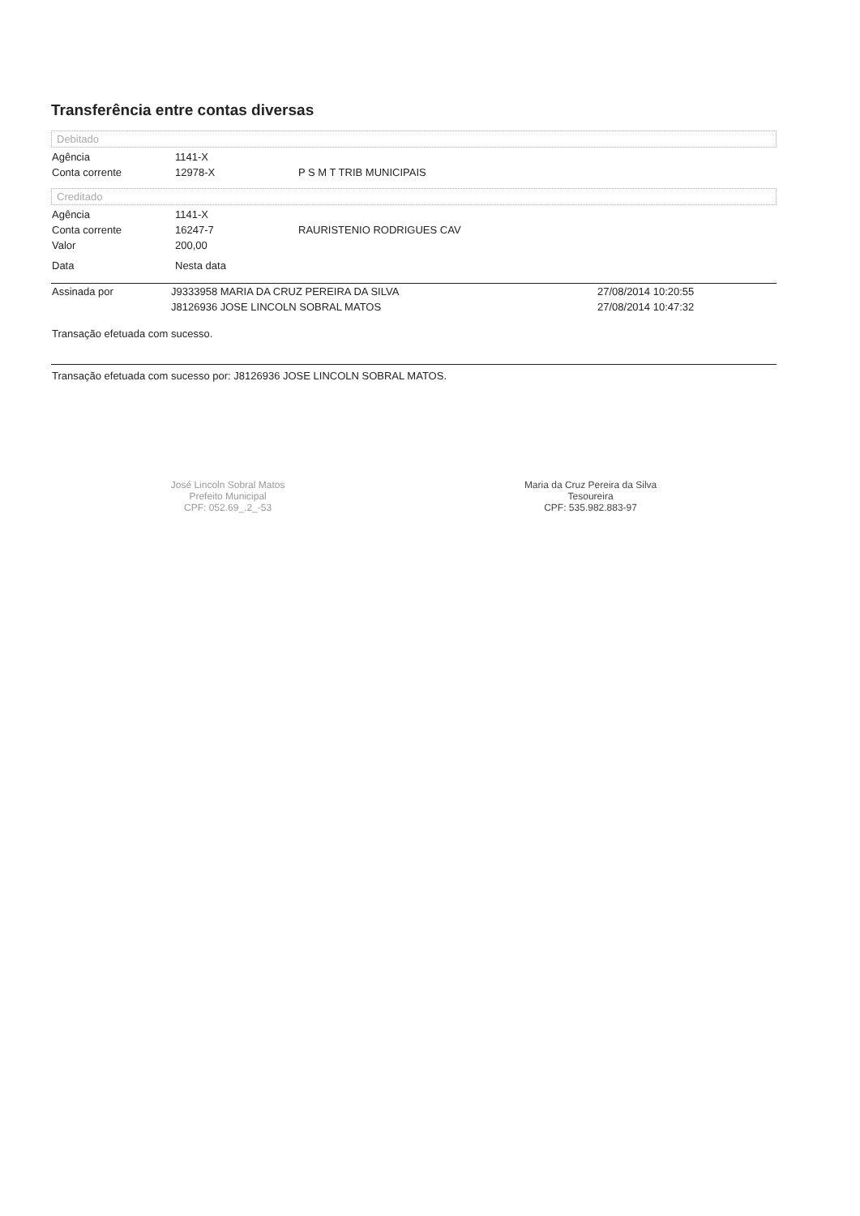Transferência entre contas diversas
Debitado
| Agência | 1141-X | |
| Conta corrente | 12978-X | P S M T TRIB MUNICIPAIS |
Creditado
| Agência | 1141-X | |
| Conta corrente | 16247-7 | RAURISTENIO RODRIGUES CAV |
| Valor | 200,00 | |
| Data | Nesta data | |
| Assinada por | J9333958 MARIA DA CRUZ PEREIRA DA SILVA | 27/08/2014 10:20:55 |
| | J8126936 JOSE LINCOLN SOBRAL MATOS | 27/08/2014 10:47:32 |
Transação efetuada com sucesso.
Transação efetuada com sucesso por: J8126936 JOSE LINCOLN SOBRAL MATOS.
José Lincoln Sobral Matos
Prefeito Municipal
CPF: 052.69_.2_-53
Maria da Cruz Pereira da Silva
Tesoureira
CPF: 535.982.883-97